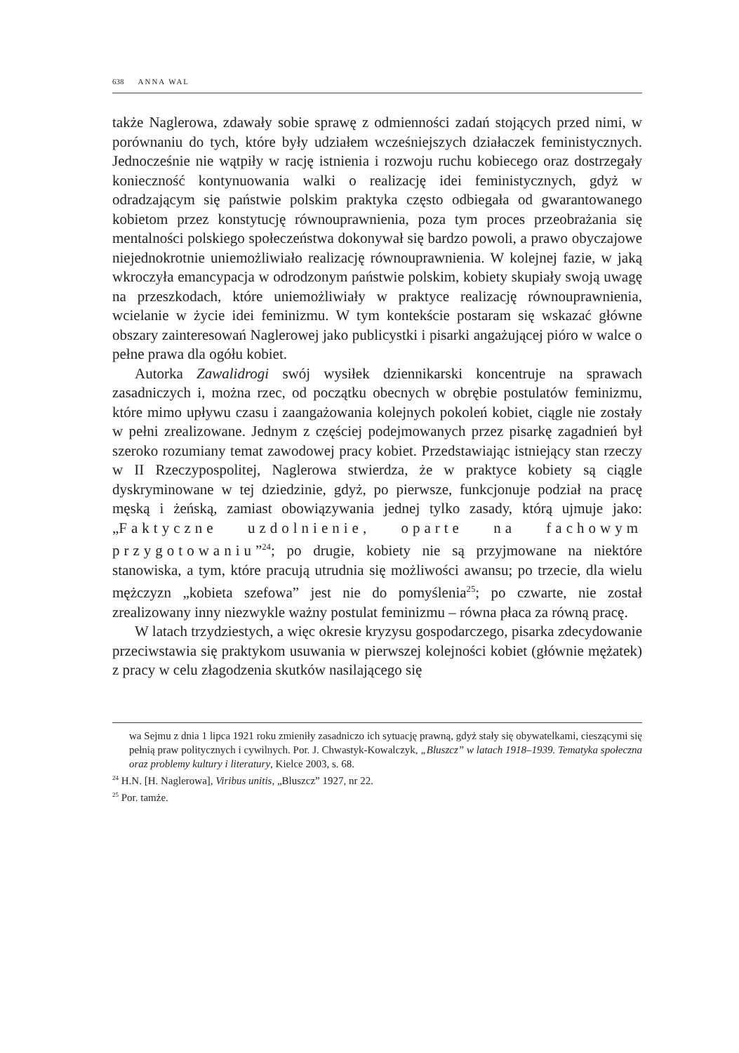638 ANNA WAL
także Naglerowa, zdawały sobie sprawę z odmienności zadań stojących przed nimi, w porównaniu do tych, które były udziałem wcześniejszych działaczek feministycznych. Jednocześnie nie wątpiły w rację istnienia i rozwoju ruchu kobiecego oraz dostrzegały konieczność kontynuowania walki o realizację idei feministycznych, gdyż w odradzającym się państwie polskim praktyka często odbiegała od gwarantowanego kobietom przez konstytucję równouprawnienia, poza tym proces przeobrażania się mentalności polskiego społeczeństwa dokonywał się bardzo powoli, a prawo obyczajowe niejednokrotnie uniemożliwiało realizację równouprawnienia. W kolejnej fazie, w jaką wkroczyła emancypacja w odrodzonym państwie polskim, kobiety skupiały swoją uwagę na przeszkodach, które uniemożliwiały w praktyce realizację równouprawnienia, wcielanie w życie idei feminizmu. W tym kontekście postaram się wskazać główne obszary zainteresowań Naglerowej jako publicystki i pisarki angażującej pióro w walce o pełne prawa dla ogółu kobiet.
Autorka Zawalidrogi swój wysiłek dziennikarski koncentruje na sprawach zasadniczych i, można rzec, od początku obecnych w obrębie postulatów feminizmu, które mimo upływu czasu i zaangażowania kolejnych pokoleń kobiet, ciągle nie zostały w pełni zrealizowane. Jednym z częściej podejmowanych przez pisarkę zagadnień był szeroko rozumiany temat zawodowej pracy kobiet. Przedstawiając istniejący stan rzeczy w II Rzeczypospolitej, Naglerowa stwierdza, że w praktyce kobiety są ciągle dyskryminowane w tej dziedzinie, gdyż, po pierwsze, funkcjonuje podział na pracę męską i żeńską, zamiast obowiązywania jednej tylko zasady, którą ujmuje jako: „Faktyczne uzdolnienie, oparte na fachowym przygotowaniu”<sup>24</sup>; po drugie, kobiety nie są przyjmowane na niektóre stanowiska, a tym, które pracują utrudnia się możliwości awansu; po trzecie, dla wielu mężczyzn „kobieta szefowa” jest nie do pomyślenia<sup>25</sup>; po czwarte, nie został zrealizowany inny niezwykle ważny postulat feminizmu – równa płaca za równą pracę.
W latach trzydziestych, a więc okresie kryzysu gospodarczego, pisarka zdecydowanie przeciwstawia się praktykom usuwania w pierwszej kolejności kobiet (głównie mężatek) z pracy w celu złagodzenia skutków nasilającego się
wa Sejmu z dnia 1 lipca 1921 roku zmieniły zasadniczo ich sytuację prawną, gdyż stały się obywatelkami, cieszącymi się pełnią praw politycznych i cywilnych. Por. J. Chwastyk-Kowalczyk, „Bluszcz” w latach 1918–1939. Tematyka społeczna oraz problemy kultury i literatury, Kielce 2003, s. 68.
<sup>24</sup> H.N. [H. Naglerowa], Viribus unitis, „Bluszcz” 1927, nr 22.
<sup>25</sup> Por. tamże.